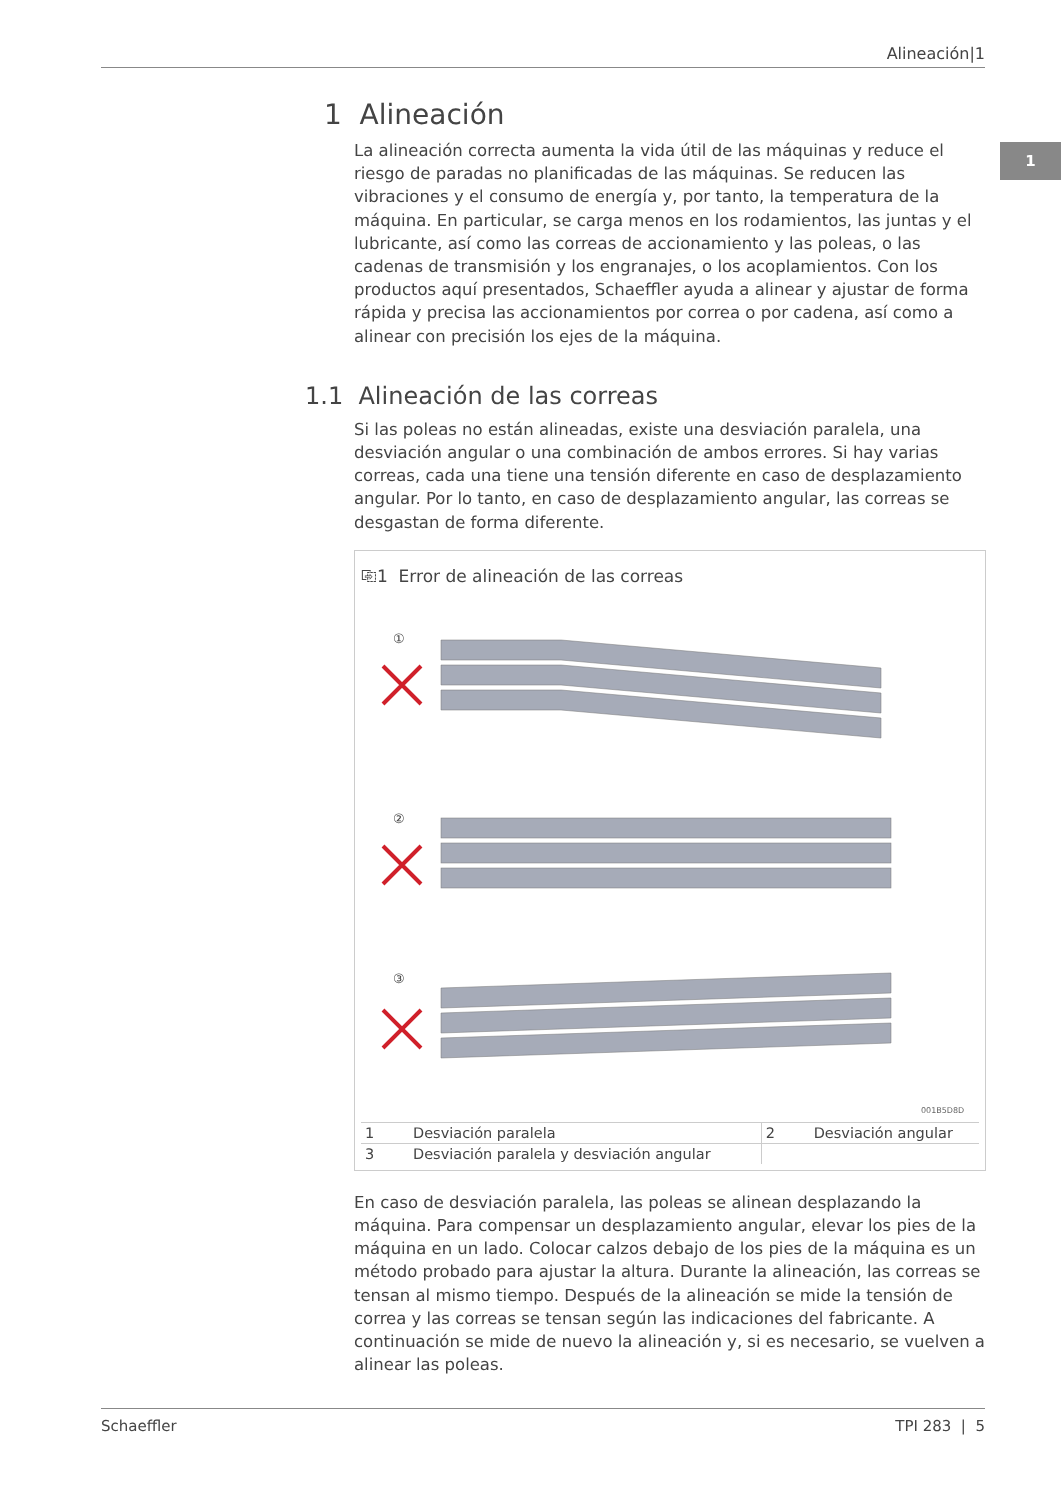Alineación|1
1
1 Alineación
La alineación correcta aumenta la vida útil de las máquinas y reduce el riesgo de paradas no planificadas de las máquinas. Se reducen las vibraciones y el consumo de energía y, por tanto, la temperatura de la máquina. En particular, se carga menos en los rodamientos, las juntas y el lubricante, así como las correas de accionamiento y las poleas, o las cadenas de transmisión y los engranajes, o los acoplamientos. Con los productos aquí presentados, Schaeffler ayuda a alinear y ajustar de forma rápida y precisa las accionamientos por correa o por cadena, así como a alinear con precisión los ejes de la máquina.
1.1 Alineación de las correas
Si las poleas no están alineadas, existe una desviación paralela, una desviación angular o una combinación de ambos errores. Si hay varias correas, cada una tiene una tensión diferente en caso de desplazamiento angular. Por lo tanto, en caso de desplazamiento angular, las correas se desgastan de forma diferente.
⎘1 Error de alineación de las correas
①
②
③
001B5D8D
| 1 | Desviación paralela | 2 | Desviación angular |
| 3 | Desviación paralela y desviación angular | | |
En caso de desviación paralela, las poleas se alinean desplazando la máquina. Para compensar un desplazamiento angular, elevar los pies de la máquina en un lado. Colocar calzos debajo de los pies de la máquina es un método probado para ajustar la altura. Durante la alineación, las correas se tensan al mismo tiempo. Después de la alineación se mide la tensión de correa y las correas se tensan según las indicaciones del fabricante. A continuación se mide de nuevo la alineación y, si es necesario, se vuelven a alinear las poleas.
Schaeffler TPI 283 | 5